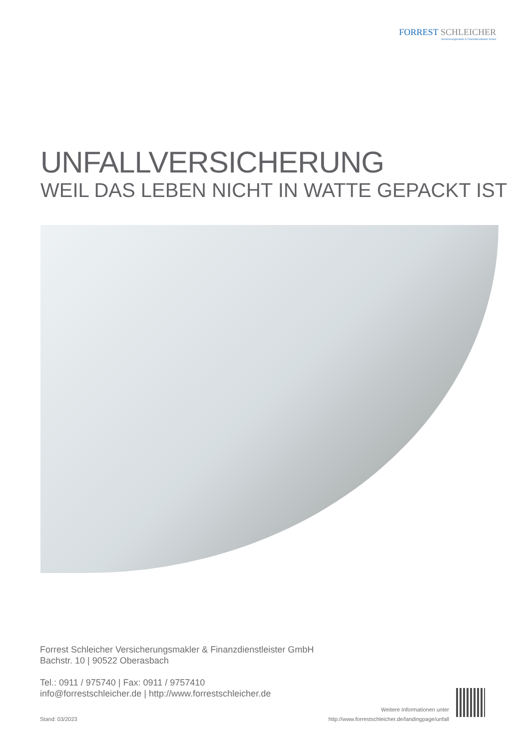FORREST SCHLEICHER
Versicherungsmakler & Finanzdienstleister GmbH
UNFALLVERSICHERUNG
WEIL DAS LEBEN NICHT IN WATTE GEPACKT IST
Forrest Schleicher Versicherungsmakler & Finanzdienstleister GmbH
Bachstr. 10 | 90522 Oberasbach
Tel.: 0911 / 975740 | Fax: 0911 / 9757410
info@forrestschleicher.de | http://www.forrestschleicher.de
Stand: 03/2023
Weitere Informationen unter
http://www.forrestschleicher.de/landingpage/unfall